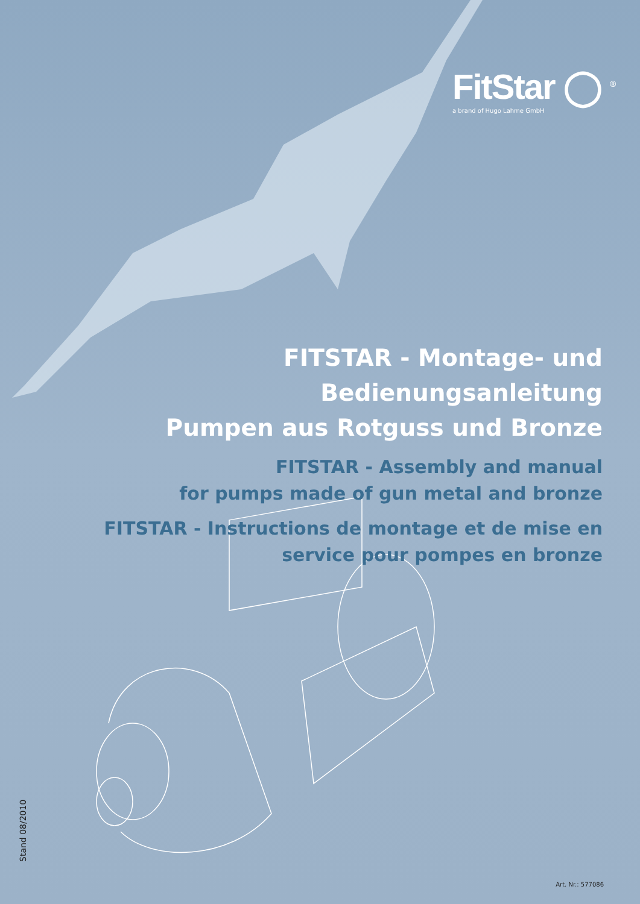FitStar ◯ <sup>®</sup>
a brand of Hugo Lahme GmbH
FITSTAR - Montage- und Bedienungsanleitung
Pumpen aus Rotguss und Bronze
FITSTAR - Assembly and manual
for pumps made of gun metal and bronze
FITSTAR - Instructions de montage et de mise en
service pour pompes en bronze
Stand 08/2010
Art. Nr.: 577086